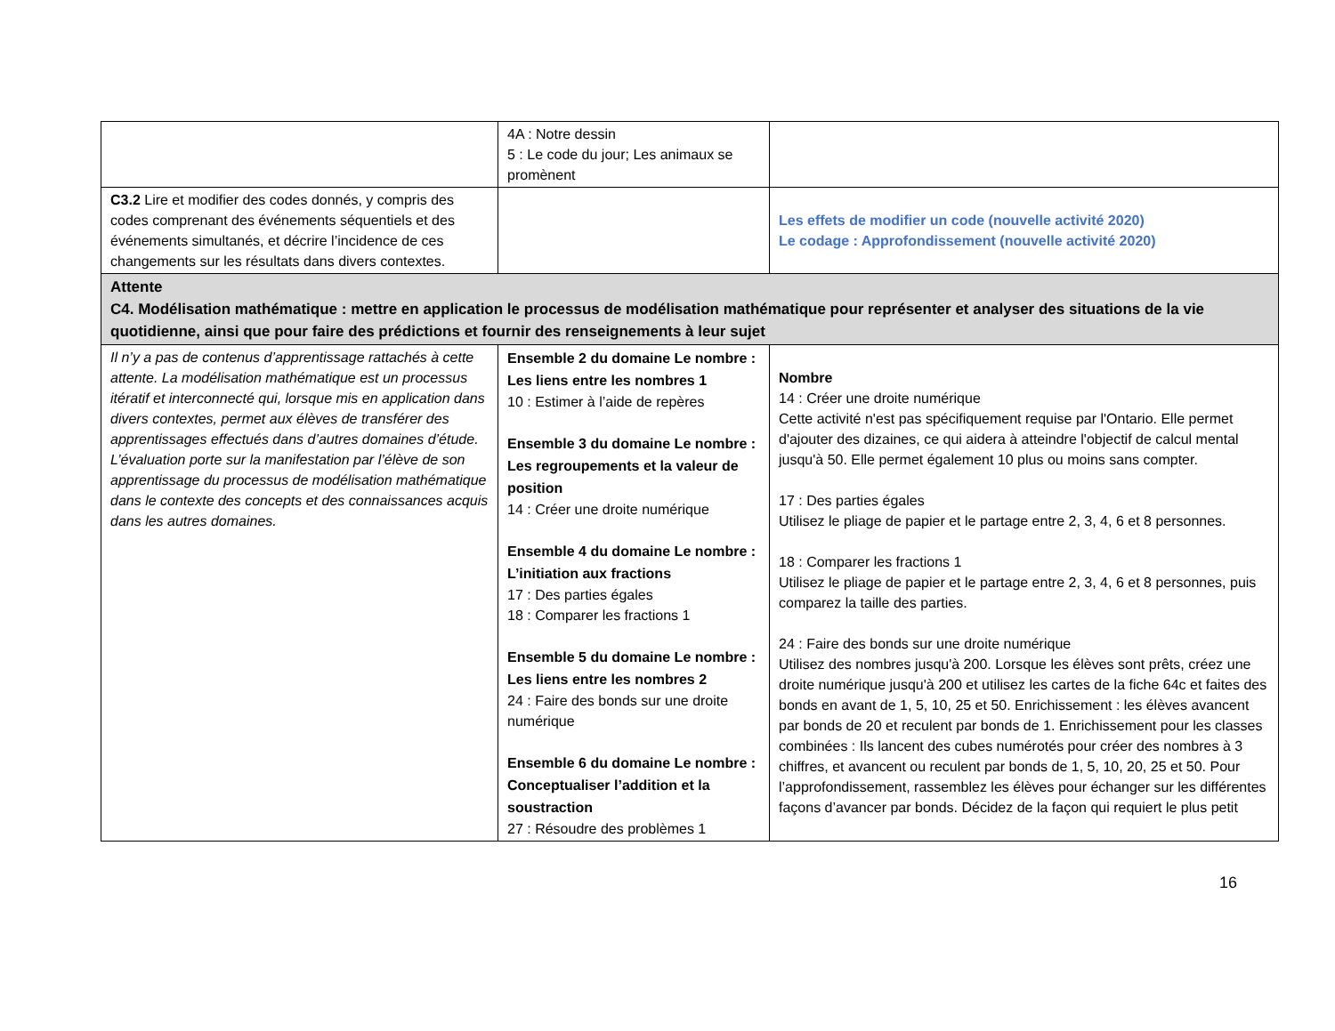| | 4A : Notre dessin 5 : Le code du jour; Les animaux se promènent | |
| C3.2 Lire et modifier des codes donnés, y compris des codes comprenant des événements séquentiels et des événements simultanés, et décrire l’incidence de ces changements sur les résultats dans divers contextes. | | Les effets de modifier un code (nouvelle activité 2020) Le codage : Approfondissement (nouvelle activité 2020) |
| Attente C4. Modélisation mathématique : mettre en application le processus de modélisation mathématique pour représenter et analyser des situations de la vie quotidienne, ainsi que pour faire des prédictions et fournir des renseignements à leur sujet | | |
| Il n’y a pas de contenus d’apprentissage rattachés à cette attente. La modélisation mathématique est un processus itératif et interconnecté qui, lorsque mis en application dans divers contextes, permet aux élèves de transférer des apprentissages effectués dans d’autres domaines d’étude. L’évaluation porte sur la manifestation par l’élève de son apprentissage du processus de modélisation mathématique dans le contexte des concepts et des connaissances acquis dans les autres domaines. | Ensemble 2 du domaine Le nombre : Les liens entre les nombres 1 10 : Estimer à l’aide de repères Ensemble 3 du domaine Le nombre : Les regroupements et la valeur de position 14 : Créer une droite numérique Ensemble 4 du domaine Le nombre : L’initiation aux fractions 17 : Des parties égales 18 : Comparer les fractions 1 Ensemble 5 du domaine Le nombre : Les liens entre les nombres 2 24 : Faire des bonds sur une droite numérique Ensemble 6 du domaine Le nombre : Conceptualiser l’addition et la soustraction 27 : Résoudre des problèmes 1 | Nombre 14 : Créer une droite numérique Cette activité n'est pas spécifiquement requise par l'Ontario. Elle permet d'ajouter des dizaines, ce qui aidera à atteindre l'objectif de calcul mental jusqu'à 50. Elle permet également 10 plus ou moins sans compter. 17 : Des parties égales Utilisez le pliage de papier et le partage entre 2, 3, 4, 6 et 8 personnes. 18 : Comparer les fractions 1 Utilisez le pliage de papier et le partage entre 2, 3, 4, 6 et 8 personnes, puis comparez la taille des parties. 24 : Faire des bonds sur une droite numérique Utilisez des nombres jusqu'à 200. Lorsque les élèves sont prêts, créez une droite numérique jusqu'à 200 et utilisez les cartes de la fiche 64c et faites des bonds en avant de 1, 5, 10, 25 et 50. Enrichissement : les élèves avancent par bonds de 20 et reculent par bonds de 1. Enrichissement pour les classes combinées : Ils lancent des cubes numérotés pour créer des nombres à 3 chiffres, et avancent ou reculent par bonds de 1, 5, 10, 20, 25 et 50. Pour l’approfondissement, rassemblez les élèves pour échanger sur les différentes façons d’avancer par bonds. Décidez de la façon qui requiert le plus petit |
16